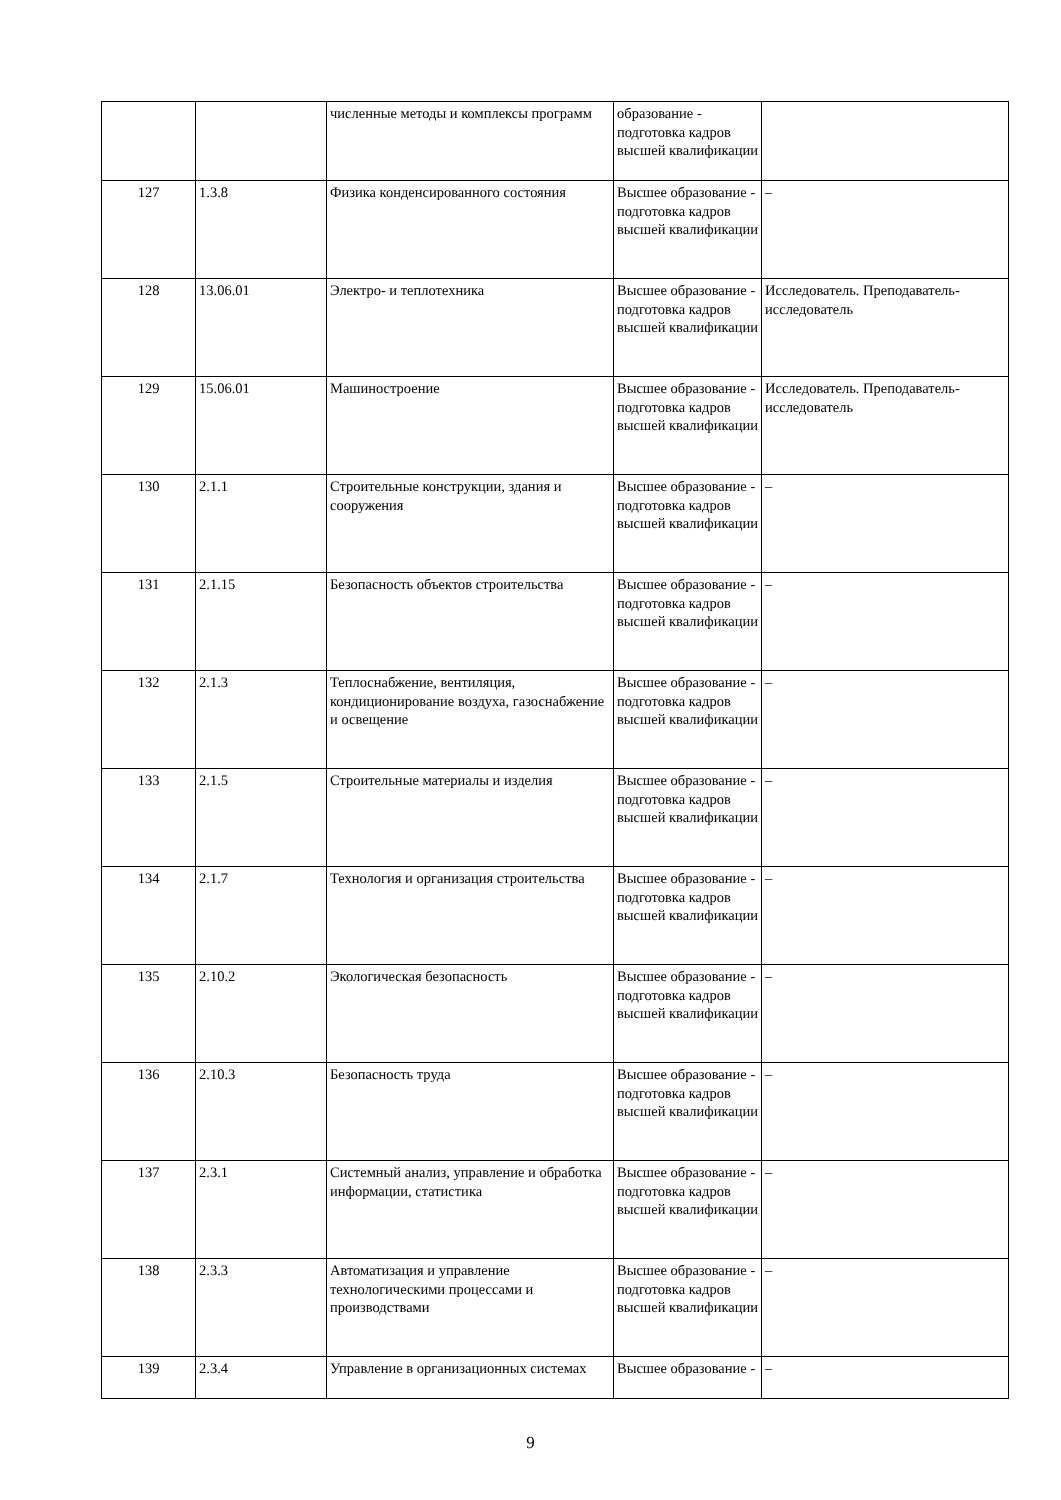| | | численные методы и комплексы программ | образование - подготовка кадров высшей квалификации | |
| 127 | 1.3.8 | Физика конденсированного состояния | Высшее образование - подготовка кадров высшей квалификации | – |
| 128 | 13.06.01 | Электро- и теплотехника | Высшее образование - подготовка кадров высшей квалификации | Исследователь. Преподаватель-исследователь |
| 129 | 15.06.01 | Машиностроение | Высшее образование - подготовка кадров высшей квалификации | Исследователь. Преподаватель-исследователь |
| 130 | 2.1.1 | Строительные конструкции, здания и сооружения | Высшее образование - подготовка кадров высшей квалификации | – |
| 131 | 2.1.15 | Безопасность объектов строительства | Высшее образование - подготовка кадров высшей квалификации | – |
| 132 | 2.1.3 | Теплоснабжение, вентиляция, кондиционирование воздуха, газоснабжение и освещение | Высшее образование - подготовка кадров высшей квалификации | – |
| 133 | 2.1.5 | Строительные материалы и изделия | Высшее образование - подготовка кадров высшей квалификации | – |
| 134 | 2.1.7 | Технология и организация строительства | Высшее образование - подготовка кадров высшей квалификации | – |
| 135 | 2.10.2 | Экологическая безопасность | Высшее образование - подготовка кадров высшей квалификации | – |
| 136 | 2.10.3 | Безопасность труда | Высшее образование - подготовка кадров высшей квалификации | – |
| 137 | 2.3.1 | Системный анализ, управление и обработка информации, статистика | Высшее образование - подготовка кадров высшей квалификации | – |
| 138 | 2.3.3 | Автоматизация и управление технологическими процессами и производствами | Высшее образование - подготовка кадров высшей квалификации | – |
| 139 | 2.3.4 | Управление в организационных системах | Высшее образование - | – |
9